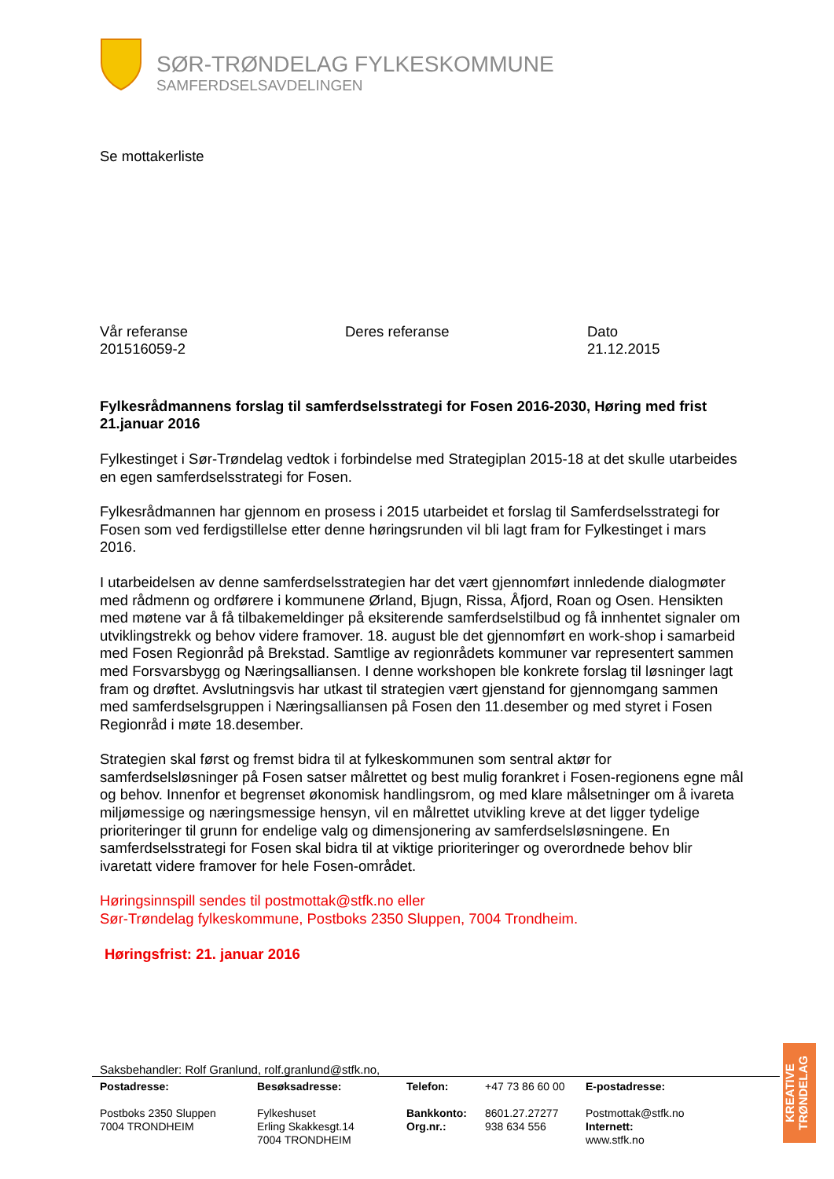SØR-TRØNDELAG FYLKESKOMMUNE
SAMFERDSELSAVDELINGEN
Se mottakerliste
Vår referanse
201516059-2
Deres referanse Dato
21.12.2015
Fylkesrådmannens forslag til samferdselsstrategi for Fosen 2016-2030, Høring med frist 21.januar 2016
Fylkestinget i Sør-Trøndelag vedtok i forbindelse med Strategiplan 2015-18 at det skulle utarbeides en egen samferdselsstrategi for Fosen.
Fylkesrådmannen har gjennom en prosess i 2015 utarbeidet et forslag til Samferdselsstrategi for Fosen som ved ferdigstillelse etter denne høringsrunden vil bli lagt fram for Fylkestinget i mars 2016.
I utarbeidelsen av denne samferdselsstrategien har det vært gjennomført innledende dialogmøter med rådmenn og ordførere i kommunene Ørland, Bjugn, Rissa, Åfjord, Roan og Osen. Hensikten med møtene var å få tilbakemeldinger på eksiterende samferdselstilbud og få innhentet signaler om utviklingstrekk og behov videre framover. 18. august ble det gjennomført en work-shop i samarbeid med Fosen Regionråd på Brekstad. Samtlige av regionrådets kommuner var representert sammen med Forsvarsbygg og Næringsalliansen. I denne workshopen ble konkrete forslag til løsninger lagt fram og drøftet. Avslutningsvis har utkast til strategien vært gjenstand for gjennomgang sammen med samferdselsgruppen i Næringsalliansen på Fosen den 11.desember og med styret i Fosen Regionråd i møte 18.desember.
Strategien skal først og fremst bidra til at fylkeskommunen som sentral aktør for samferdselsløsninger på Fosen satser målrettet og best mulig forankret i Fosen-regionens egne mål og behov. Innenfor et begrenset økonomisk handlingsrom, og med klare målsetninger om å ivareta miljømessige og næringsmessige hensyn, vil en målrettet utvikling kreve at det ligger tydelige prioriteringer til grunn for endelige valg og dimensjonering av samferdselsløsningene. En samferdselsstrategi for Fosen skal bidra til at viktige prioriteringer og overordnede behov blir ivaretatt videre framover for hele Fosen-området.
Høringsinnspill sendes til postmottak@stfk.no eller
Sør-Trøndelag fylkeskommune, Postboks 2350 Sluppen, 7004 Trondheim.
Høringsfrist: 21. januar 2016
Saksbehandler: Rolf Granlund, rolf.granlund@stfk.no,
Postadresse:
Postboks 2350 Sluppen
7004 TRONDHEIM
Besøksadresse:
Fylkeshuset
Erling Skakkesgt.14
7004 TRONDHEIM
Telefon:
Bankkonto:
Org.nr.:
+47 73 86 60 00
8601.27.27277
938 634 556
E-postadresse:
Postmottak@stfk.no
Internett:
www.stfk.no
KREATIVE TRØNDELAG